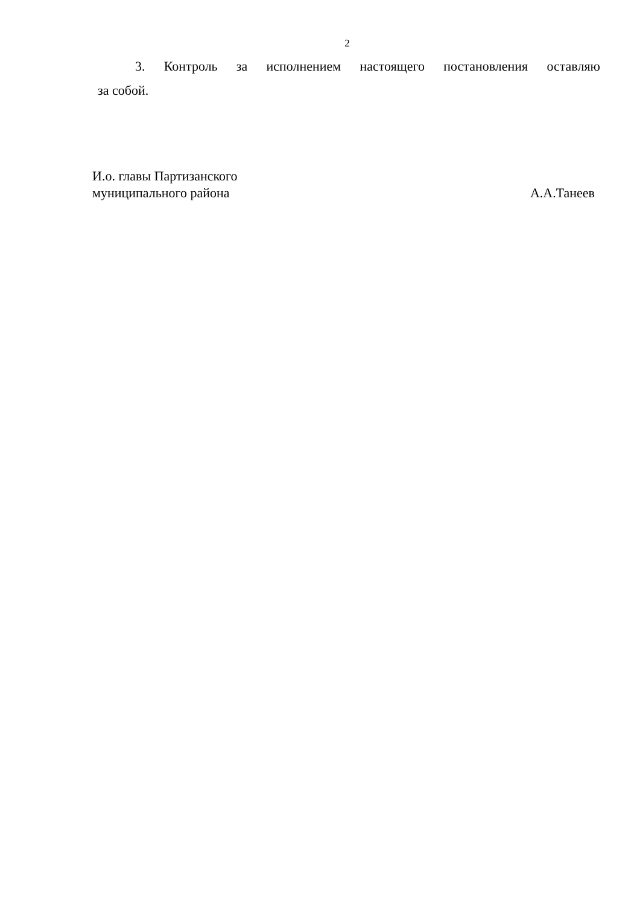2
3. Контроль за исполнением настоящего постановления оставляю
за собой.
И.о. главы Партизанского
муниципального района А.А.Танеев